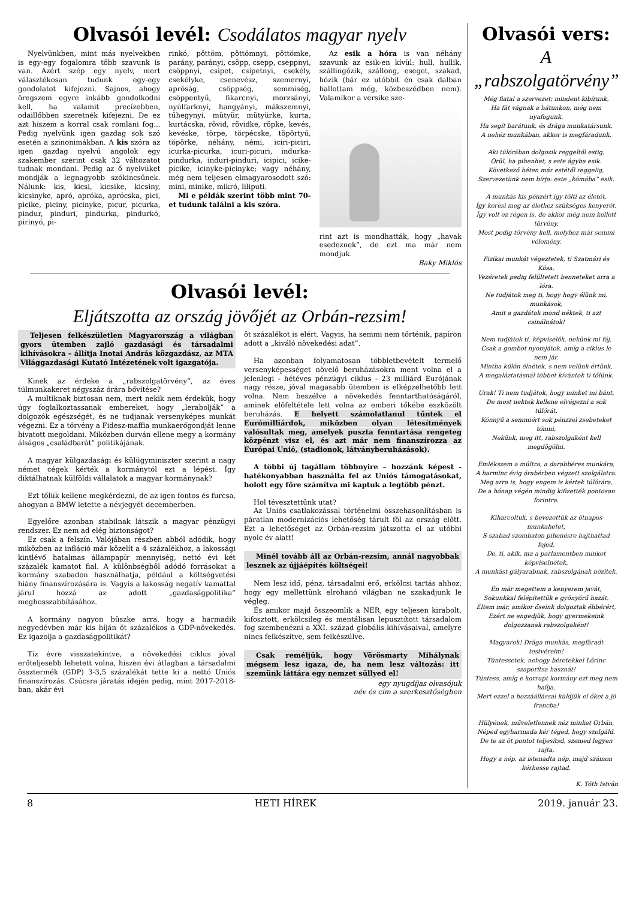Olvasói levél: Csodálatos magyar nyelv
Nyelvünkben, mint más nyelvekben is egy-egy fogalomra több szavunk is van. Azért szép egy nyelv, mert választékosan tudunk egy-egy gondolatot kifejezni. Sajnos, ahogy öregszem egyre inkább gondolkodni kell, ha valamit precízebben, odaillőbben szeretnék kifejezni. De ez azt hiszem a korral csak romlani fog... Pedig nyelvünk igen gazdag sok szó esetén a szinonimákban. A kis szóra az igen gazdag nyelvű angolok egy szakember szerint csak 32 változatot tudnak mondani. Pedig az ő nyelvüket mondják a legnagyobb szókincsűnek. Nálunk: kis, kicsi, kicsike, kicsiny, kicsinyke, apró, apróka, aprócska, pici, picike, piciny, picinyke, picur, picurka, pindur, pinduri, pindurka, pindurkó, pirinyó, pi-
rinkó, pöttöm, pöttömnyi, pöttömke, parány, parányi, csöpp, csepp, cseppnyi, csöppnyi, csipet, csipetnyi, csekély, csekélyke, csenevész, szemernyi, apróság, csöppség, semmiség, csöppentyű, fikarcnyi, morzsányi, nyúlfarknyi, hangyányi, mákszemnyi, tűhegynyi, mütyür, mütyürke, kurta, kurtácska, rövid, rövidke, röpke, kevés, kevéske, törpe, törpécske, töpörtyű, töpörke, néhány, némi, iciri-piciri, icurka-picurka, icuri-picuri, indurka-pindurka, induri-pinduri, icipici, icike-picike, icinyke-picinyke; vagy néhány, még nem teljesen elmagyarosodott szó: mini, minike, mikró, liliputi.
Mi e példák szerint több mint 70-et tudunk találni a kis szóra.
Az esik a hóra is van néhány szavunk az esik-en kívül: hull, hullik, szállingózik, szállong, eseget, szakad, hózik (bár ez utóbbit én csak dalban hallottam még, közbeszédben nem). Valamikor a versike sze-
rint azt is mondhatták, hogy „havak esedeznek”, de ezt ma már nem mondjuk.
Baky Miklós
Olvasói levél:
Eljátszotta az ország jövőjét az Orbán-rezsim!
Teljesen felkészületlen Magyarország a világban gyors ütemben zajló gazdasági és társadalmi kihívásokra – állítja Inotai András közgazdász, az MTA Világgazdasági Kutató Intézetének volt igazgatója.
Kinek az érdeke a „rabszolgatörvény”, az éves túlmunkakeret négyszáz órára bővítése?
A multiknak biztosan nem, mert nekik nem érdekük, hogy úgy foglalkoztassanak embereket, hogy „lerabolják” a dolgozók egészségét, és ne tudjanak versenyképes munkát végezni. Ez a törvény a Fidesz-maffia munkaerőgondját lenne hivatott megoldani. Miközben durván ellene megy a kormány álságos „családbarát” politikájának.
A magyar külgazdasági és külügyminiszter szerint a nagy német cégek kérték a kormánytól ezt a lépést. Így diktálhatnak külföldi vállalatok a magyar kormánynak?
Ezt tőlük kellene megkérdezni, de az igen fontos és furcsa, ahogyan a BMW letette a névjegyét decemberben.
Egyelőre azonban stabilnak látszik a magyar pénzügyi rendszer. Ez nem ad elég biztonságot?
Ez csak a felszín. Valójában részben abból adódik, hogy miközben az infláció már közelít a 4 százalékhoz, a lakossági kintlévő hatalmas állampapír mennyiség, nettó évi két százalék kamatot fial. A különbségből adódó forrásokat a kormány szabadon használhatja, például a költségvetési hiány finanszírozására is. Vagyis a lakosság negatív kamattal járul hozzá az adott „gazdaságpolitika” meghosszabbításához.
A kormány nagyon büszke arra, hogy a harmadik negyedévben már kis híján öt százalékos a GDP-növekedés. Ez igazolja a gazdaságpolitikát?
Tíz évre visszatekintve, a növekedési ciklus jóval erőteljesebb lehetett volna, hiszen évi átlagban a társadalmi össztermék (GDP) 3-3,5 százalékát tette ki a nettó Uniós finanszírozás. Csúcsra járatás idején pedig, mint 2017-2018-ban, akár évi
öt százalékot is elért. Vagyis, ha semmi nem történik, papíron adott a „kiváló növekedési adat”.
Ha azonban folyamatosan többletbevételt termelő versenyképességet növelő beruházásokra ment volna el a jelenlegi - hétéves pénzügyi ciklus - 23 milliárd Eurójának nagy része, jóval magasabb ütemben is elképzelhetőbb lett volna. Nem beszélve a növekedés fenntarthatóságáról, aminek előfeltétele lett volna az emberi tőkébe eszközölt beruházás. E helyett számolatlanul tűntek el Eurómilliárdok, miközben olyan létesítmények valósultak meg, amelyek puszta fenntartása rengeteg közpénzt visz el, és azt már nem finanszírozza az Európai Unió, (stadionok, látványberuházások).
A többi új tagállam többnyire – hozzánk képest - hatékonyabban használta fel az Uniós támogatásokat, holott egy főre számítva mi kaptuk a legtöbb pénzt.
Hol tévesztettünk utat?
Az Uniós csatlakozással történelmi összehasonlításban is páratlan modernizációs lehetőség tárult föl az ország előtt. Ezt a lehetőséget az Orbán-rezsim játszotta el az utóbbi nyolc év alatt!
Minél tovább áll az Orbán-rezsim, annál nagyobbak lesznek az újjáépítés költségei!
Nem lesz idő, pénz, társadalmi erő, erkölcsi tartás ahhoz, hogy egy mellettünk elrohanó világban ne szakadjunk le végleg.
És amikor majd összeomlik a NER, egy teljesen kirabolt, kifosztott, erkölcsileg és mentálisan lepusztított társadalom fog szembenézni a XXI. század globális kihívásaival, amelyre nincs felkészítve, sem felkészülve.
Csak reméljük, hogy Vörösmarty Mihálynak mégsem lesz igaza, de, ha nem lesz változás: itt szemünk láttára egy nemzet süllyed el!
egy nyugdíjas olvasójuk
név és cím a szerkesztőségben
Olvasói vers:
A „rabszolgatörvény”
Még fiatal a szervezet: mindent kibírunk,
Ha fát vágnak a hátunkon, még nem nyafogunk.
Ha segít barátunk, és drága munkatársunk,
A nehéz munkában, akkor is megfáradunk.
Aki túlórában dolgozik reggeltől estig,
Örül, ha pihenhet, s este ágyba esik.
Következő héten már estétől reggelig,
Szervezetünk nem bírja: este „kómába” esik.
A munkás kis pénzért így tölti az életét,
Így keresi meg az élethez szükséges kenyerét.
Így volt ez régen is, de akkor még nem kellett törvény,
Most pedig törvény kell, melyhez már semmi vélemény.
Fizikai munkát végeztetek, ti Szatmári és Kósa,
Vezéretek pedig felültetett benneteket arra a lóra.
Ne tudjátok meg ti, hogy hogy élünk mi, munkások,
Amit a gazdátok mond néktek, ti azt csinálnátok!
Nem tudjátok ti, képviselők, nekünk mi fáj,
Csak a gombot nyomjátok, amíg a ciklus le nem jár.
Mintha külön élnétek, s nem velünk-értünk,
A megaláztatásnál többet kívántok ti tőlünk.
Urak! Ti nem tudjátok, hogy minket mi bánt,
De most nektek kellene elvégezni a sok túlórát.
Könnyű a semmiért sok pénzzel zsebeteket tömni,
Nekünk, meg itt, rabszolgaként kell megdögölni.
Emlékszem a múltra, a darabbéres munkára,
A harminc évig órabérben végzett szolgálatra.
Meg arra is, hogy engem is kértek túlórára,
De a hónap végén mindig kifizették pontosan forintra.
Kiharcoltuk, s bevezettük az ötnapos munkahetet,
S szabad szombaton pihenésre hajthattad fejed.
De, ti, akik, ma a parlamentben minket képviselnétek,
A munkást gályarabnak, rabszolgának nézitek.
Én már megettem a kenyerem javát,
Sokunkkal felépítettük e gyönyörű hazát.
Éltem már, amikor őseink dolgoztak éhbérért,
Ezért ne engedjük, hogy gyermekeink dolgozzanak rabszolgaként!
Magyarok! Drága munkás, megfáradt testvéreim!
Tüntessetek, nehogy béretekkel Lőrinc szaporítsa hasznát!
Tüntess, amíg e korrupt kormány ezt meg nem hallja,
Mert ezzel a hozzáállással küldjük el őket a jó francba!
Hülyének, műveletlennek néz minket Orbán,
Néped egyharmada kér téged, hogy szolgáld.
De te az öt pontot teljesítsd, szemed legyen rajta,
Hogy a nép, az istenadta nép, majd számon kérhesse rajtad.
K. Tóth István
8 HETI HÍREK 2019. január 23.